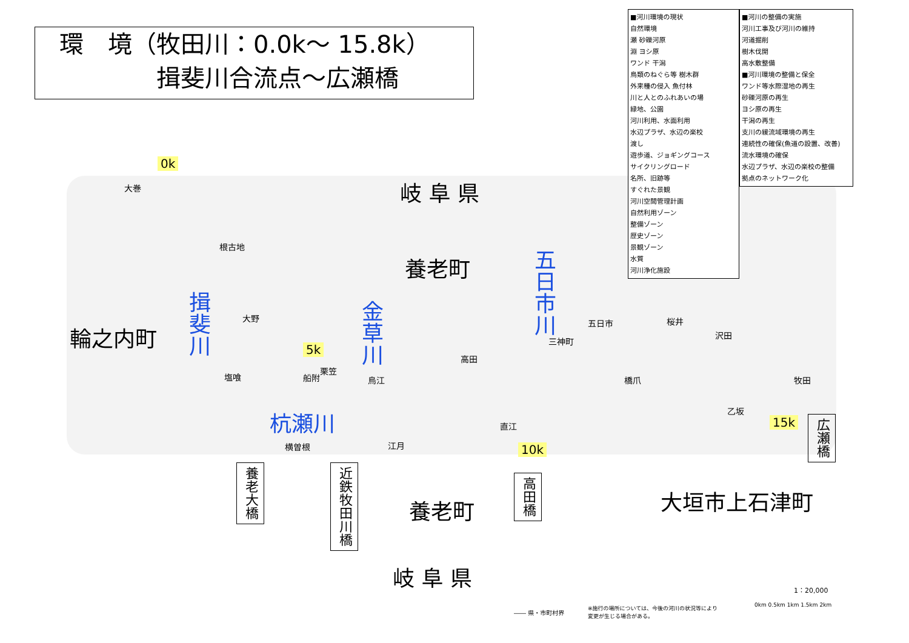環　境（牧田川：0.0k～ 15.8k）
　　　　揖斐川合流点～広瀬橋
■河川環境の現状
自然環境
瀬 砂礫河原
淵 ヨシ原
ワンド 干潟
鳥類のねぐら等 樹木群
外来種の侵入 魚付林
川と人とのふれあいの場
緑地、公園
河川利用、水面利用
水辺プラザ、水辺の楽校
渡し
遊歩道、ジョギングコース
サイクリングロード
名所、旧跡等
すぐれた景観
河川空間管理計画
自然利用ゾーン
整備ゾーン
歴史ゾーン
景観ゾーン
水質
河川浄化施設
■河川の整備の実施
河川工事及び河川の維持
河道掘削
樹木伐開
高水敷整備
■河川環境の整備と保全
ワンド等水際湿地の再生
砂礫河原の再生
ヨシ原の再生
干潟の再生
支川の緩流域環境の再生
連続性の確保(魚道の設置、改善)
流水環境の確保
水辺プラザ、水辺の楽校の整備
拠点のネットワーク化
0k
5k
10k
15k
岐 阜 県
養老町
輪之内町
揖斐川
金草川
五日市川
杭瀬川
大巻
根古地
大野
塩喰 船附
栗笠
烏江
高田
三神町
五日市 桜井
沢田
橋爪 牧田
乙坂
直江
江月
横曽根
養老大橋
近鉄牧田川橋
高田橋
広瀬橋
養老町 大垣市上石津町
岐 阜 県
1：20,000
0km 0.5km 1km 1.5km 2km
―― 県・市町村界
※施行の場所については、今後の河川の状況等により
変更が生じる場合がある。